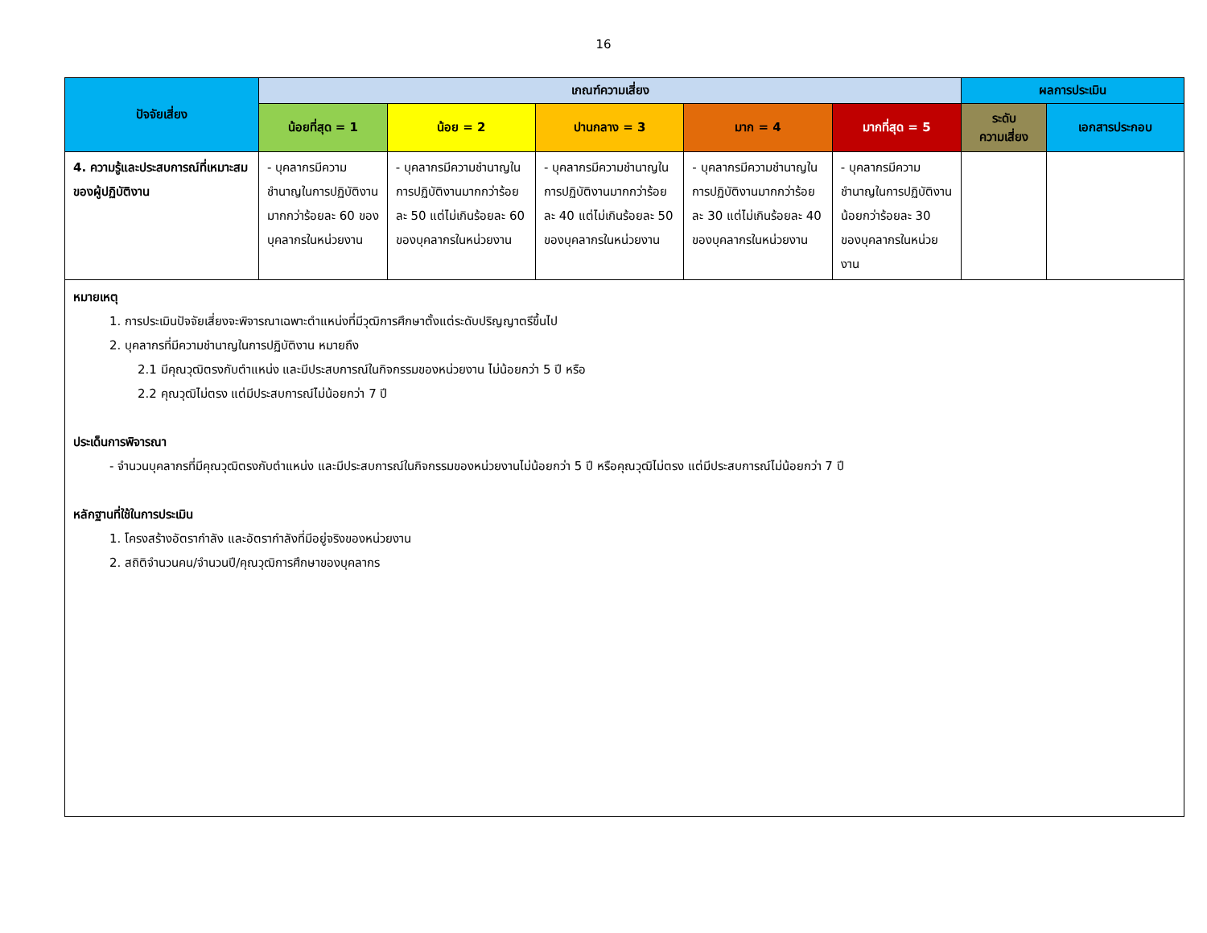16
| ปัจจัยเสี่ยง | เกณฑ์ความเสี่ยง | | | | | ผลการประเมิน | |
| --- | --- | --- | --- | --- | --- | --- | --- |
| | น้อยที่สุด = 1 | น้อย = 2 | ปานกลาง = 3 | มาก = 4 | มากที่สุด = 5 | ระดับ ความเสี่ยง | เอกสารประกอบ |
| 4. ความรู้และประสบการณ์ที่เหมาะสมของผู้ปฏิบัติงาน | - บุคลากรมีความชำนาญในการปฏิบัติงานมากกว่าร้อยละ 60 ของบุคลากรในหน่วยงาน | - บุคลากรมีความชำนาญในการปฏิบัติงานมากกว่าร้อยละ 50 แต่ไม่เกินร้อยละ 60 ของบุคลากรในหน่วยงาน | - บุคลากรมีความชำนาญในการปฏิบัติงานมากกว่าร้อยละ 40 แต่ไม่เกินร้อยละ 50 ของบุคลากรในหน่วยงาน | - บุคลากรมีความชำนาญในการปฏิบัติงานมากกว่าร้อยละ 30 แต่ไม่เกินร้อยละ 40 ของบุคลากรในหน่วยงาน | - บุคลากรมีความชำนาญในการปฏิบัติงานน้อยกว่าร้อยละ 30 ของบุคลากรในหน่วยงาน | | |
| หมายเหตุ 1. การประเมินปัจจัยเสี่ยงจะพิจารณาเฉพาะตำแหน่งที่มีวุฒิการศึกษาตั้งแต่ระดับปริญญาตรีขึ้นไป 2. บุคลากรที่มีความชำนาญในการปฏิบัติงาน หมายถึง 2.1 มีคุณวุฒิตรงกับตำแหน่ง และมีประสบการณ์ในกิจกรรมของหน่วยงาน ไม่น้อยกว่า 5 ปี หรือ 2.2 คุณวุฒิไม่ตรง แต่มีประสบการณ์ไม่น้อยกว่า 7 ปี ประเด็นการพิจารณา - จำนวนบุคลากรที่มีคุณวุฒิตรงกับตำแหน่ง และมีประสบการณ์ในกิจกรรมของหน่วยงานไม่น้อยกว่า 5 ปี หรือคุณวุฒิไม่ตรง แต่มีประสบการณ์ไม่น้อยกว่า 7 ปี หลักฐานที่ใช้ในการประเมิน 1. โครงสร้างอัตรากำลัง และอัตรากำลังที่มีอยู่จริงของหน่วยงาน 2. สถิติจำนวนคน/จำนวนปี/คุณวุฒิการศึกษาของบุคลากร | | | | | | | |